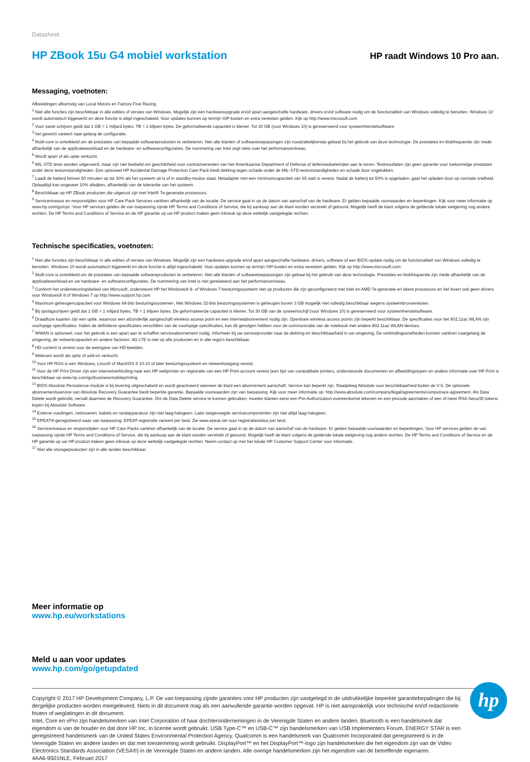Datasheet
HP ZBook 15u G4 mobiel workstation
HP raadt Windows 10 Pro aan.
Messaging, voetnoten:
Afbeeldingen afkomstig van Local Motors en Factory Five Racing.
<sup>1</sup> Niet alle functies zijn beschikbaar in alle edities of versies van Windows. Mogelijk zijn een hardwareupgrade en/of apart aangeschafte hardware, drivers en/of software nodig om de functionaliteit van Windows volledig te benutten. Windows 10 wordt automatisch bijgewerkt en deze functie is altijd ingeschakeld. Voor updates kunnen op termijn ISP-kosten en extra vereisten gelden. Kijk op http://www.microsoft.com.
<sup>2</sup> Voor vaste schijven geldt dat 1 GB = 1 miljard bytes. TB = 1 biljoen bytes. De geformatteerde capaciteit is kleiner. Tot 30 GB (voor Windows 10) is gereserveerd voor systeemherstelsoftware.
<sup>3</sup> het gewicht varieert naar gelang de configuratie.
<sup>4</sup> Multi-core is ontwikkeld om de prestaties van bepaalde softwareproducten te verbeteren. Niet alle klanten of softwaretoepassingen zijn noodzakelijkerwijs gebaat bij het gebruik van deze technologie. De prestaties en klokfrequentie zijn mede afhankelijk van de applicatieworkload en de hardware- en softwareconfiguraties. De nummering van Intel zegt niets over het performanceniveau.
<sup>5</sup> Wordt apart of als optie verkocht.
<sup>6</sup> MIL-STD tests worden uitgevoerd, maar zijn niet bedoeld om geschiktheid voor contractvereisten van het Amerikaanse Department of Defense of defensiedoeleinden aan te tonen. Testresultaten zijn geen garantie voor toekomstige prestaties onder deze testomstandigheden. Een optioneel HP Accidental Damage Protection Care Pack biedt dekking tegen schade onder de MIL-STD-testomstandigheden en schade door ongelukken.
<sup>7</sup> Laadt de batterij binnen 50 minuten op tot 30% als het systeem uit is of in standby-modus staat. Netadapter met een minimumcapaciteit van 65 watt is vereist. Nadat de batterij tot 50% is opgeladen, gaat het opladen door op normale snelheid. Oplaadtijd kan ongeveer 10% afwijken, afhankelijk van de tolerantie van het systeem.
<sup>8</sup> Beschikbaar op HP ZBook producten die uitgerust zijn met Intel® 7e-generatie processors.
<sup>9</sup> Serviceniveaus en responstijden voor HP Care Pack Services variëren afhankelijk van de locatie. De service gaat in op de datum van aanschaf van de hardware. Er gelden bepaalde voorwaarden en beperkingen. Kijk voor meer informatie op www.hp.com/go/cpc. Voor HP services gelden de van toepassing zijnde HP Terms and Conditions of Service, die bij aankoop aan de klant worden verstrekt of getoond. Mogelijk heeft de klant volgens de geldende lokale wetgeving nog andere rechten. De HP Terms and Conditions of Service en de HP garantie op uw HP product maken geen inbreuk op deze wettelijk vastgelegde rechten.
Technische specificaties, voetnoten:
<sup>1</sup> Niet alle functies zijn beschikbaar in alle edities of versies van Windows. Mogelijk zijn een hardware-upgrade en/of apart aangeschafte hardware, drivers, software of een BIOS-update nodig om de functionaliteit van Windows volledig te benutten. Windows 10 wordt automatisch bijgewerkt en deze functie is altijd ingeschakeld. Voor updates kunnen op termijn ISP-kosten en extra vereisten gelden. Kijk op http://www.microsoft.com.
<sup>2</sup> Multi-core is ontwikkeld om de prestaties van bepaalde softwareproducten te verbeteren. Niet alle klanten of softwaretoepassingen zijn gebaat bij het gebruik van deze technologie. Prestaties en klokfrequentie zijn mede afhankelijk van de applicatieworkload en uw hardware- en softwareconfiguraties. De nummering van Intel is niet gerelateerd aan het performanceniveau.
<sup>3</sup> Conform het ondersteuningsbeleid van Microsoft, ondersteunt HP het Windows® 8- of Windows 7-besturingssysteem niet op producten die zijn geconfigureerd met Intel en AMD 7e-generatie en latere processors en het levert ook geen drivers voor Windows® 8 of Windows 7 op http://www.support.hp.com
<sup>4</sup> Maximum geheugencapaciteit voor Windows 64-bits besturingssystemen. Met Windows 32-bits besturingssystemen is geheugen boven 3 GB mogelijk niet volledig beschikbaar wegens systeembronvereisten.
<sup>5</sup> Bij opslagschijven geldt dat 1 GB = 1 miljard bytes. TB = 1 biljoen bytes. De geformatteerde capaciteit is kleiner. Tot 30 GB van de systeemschijf (voor Windows 10) is gereserveerd voor systeemherstelsoftware.
<sup>6</sup> Draadloze kaarten zijn een optie, waarvoor een afzonderlijk aangeschaft wireless access point en een internetabonnement nodig zijn. Openbare wireless access points zijn beperkt beschikbaar. De specificaties voor het 802.11ac WLAN zijn voorlopige specificaties. Indien de definitieve specificaties verschillen van de voorlopige specificaties, kan dit gevolgen hebben voor de communicatie van de notebook met andere 802.11ac WLAN-devices.
<sup>7</sup> WWAN is optioneel, voor het gebruik is een apart aan te schaffen serviceabonnement nodig. Informeer bij uw serviceprovider naar de dekking en beschikbaarheid in uw omgeving. De verbindingssnelheden kunnen variëren naargelang de omgeving, de netwerkcapaciteit en andere factoren. 4G LTE is niet op alle producten en in alle regio's beschikbaar.
<sup>8</sup> HD-content is vereist voor de weergave van HD-beelden.
<sup>9</sup> Webcam wordt als optie of add-on verkocht.
<sup>10</sup> Voor HP RGS is een Windows, Linux® of Mac®OS X 10.10 of later besturingssysteem en netwerktoegang vereist.
<sup>11</sup> Voor de HP Print Driver zijn een internetverbinding naar een HP webprinter en registratie van een HP Print-account vereist (een lijst van compatibele printers, ondersteunde documenten en afbeeldingstypen en andere informatie over HP Print is beschikbaar op www.hp.com/go/businessmobileprinting
<sup>13</sup> BIOS Absolute Persistence-module is bij levering uitgeschakeld en wordt geactiveerd wanneer de klant een abonnement aanschaft. Service kan beperkt zijn. Raadpleeg Absolute voor beschikbaarheid buiten de V.S. De optionele abonnementsservice van Absolute Recovery Guarantee biedt beperkte garantie. Bepaalde voorwaarden zijn van toepassing. Kijk voor meer informatie op: http://www.absolute.com/company/legal/agreements/computrace-agreement. Als Data Delete wordt gebruikt, vervalt daarmee de Recovery Guarantee. Om de Data Delete service te kunnen gebruiken, moeten klanten eerst een Pre-Authorization-overeenkomst tekenen en een pincode aanmaken of een of meer RSA SecurID-tokens kopen bij Absolute Software.
<sup>14</sup> Externe voedingen, netsnoeren, kabels en randapparatuur zijn niet laag-halogeen. Later toegevoegde servicecomponenten zijn niet altijd laag-halogeen.
<sup>15</sup> EPEAT®-geregistreerd waar van toepassing. EPEAT-registratie varieert per land. Zie www.epeat.net voor registratiestatus per land.
<sup>16</sup> Serviceniveaus en responstijden voor HP Care Packs variëren afhankelijk van de locatie. De service gaat in op de datum van aanschaf van de hardware. Er gelden bepaalde voorwaarden en beperkingen. Voor HP services gelden de van toepassing zijnde HP Terms and Conditions of Service, die bij aankoop aan de klant worden verstrekt of getoond. Mogelijk heeft de klant volgens de geldende lokale wetgeving nog andere rechten. De HP Terms and Conditions of Service en de HP garantie op uw HP product maken geen inbreuk op deze wettelijk vastgelegde rechten. Neem contact op met het lokale HP Customer Support Center voor informatie.
<sup>17</sup> Niet alle storageproducten zijn in alle landen beschikbaar.
Meer informatie op
www.hp.eu/workstations
Meld u aan voor updates
www.hp.com/go/getupdated
Copyright © 2017 HP Development Company, L.P. De van toepassing zijnde garanties voor HP producten zijn vastgelegd in de uitdrukkelijke beperkte garantiebepalingen die bij dergelijke producten worden meegeleverd. Niets in dit document mag als een aanvullende garantie worden opgevat. HP is niet aansprakelijk voor technische en/of redactionele fouten of weglatingen in dit document.
Intel, Core en vPro zijn handelsmerken van Intel Corporation of haar dochterondernemingen in de Verenigde Staten en andere landen. Bluetooth is een handelsmerk dat eigendom is van de houder en dat door HP Inc. in licentie wordt gebruikt. USB Type-C™ en USB-C™ zijn handelsmerken van USB Implementers Forum. ENERGY STAR is een geregistreerd handelsmerk van de United States Environmental Protection Agency. Qualcomm is een handelsmerk van Qualcomm Incorporated dat geregistreerd is in de Verenigde Staten en andere landen en dat met toestemming wordt gebruikt. DisplayPort™ en het DisplayPort™-logo zijn handelsmerken die het eigendom zijn van de Video Electronics Standards Association (VESA®) in de Verenigde Staten en andere landen. Alle overige handelsmerken zijn het eigendom van de betreffende eigenaren.
4AA6-9501NLE, Februari 2017
hp